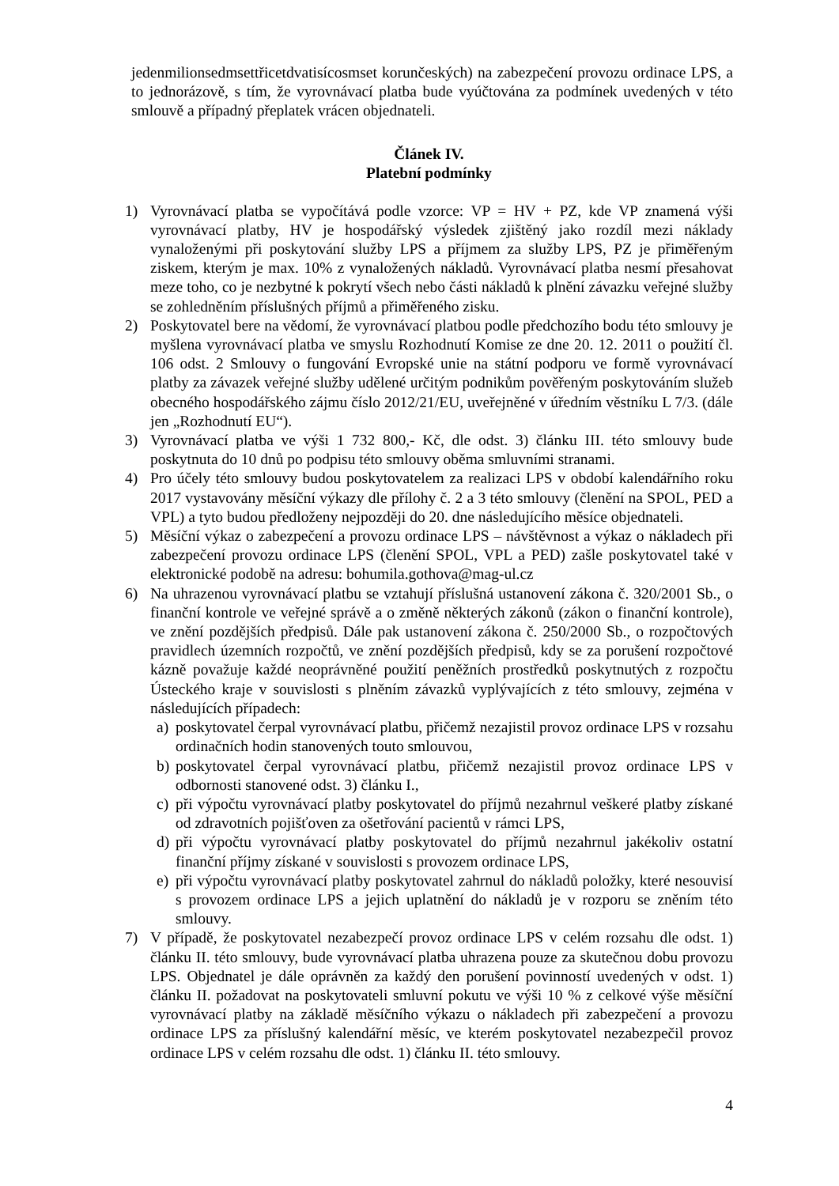jedenmilionsedmsettřicetdvatisícosmset korunčeských) na zabezpečení provozu ordinace LPS, a to jednorázově, s tím, že vyrovnávací platba bude vyúčtována za podmínek uvedených v této smlouvě a případný přeplatek vrácen objednateli.
Článek IV.
Platební podmínky
1) Vyrovnávací platba se vypočítává podle vzorce: VP = HV + PZ, kde VP znamená výši vyrovnávací platby, HV je hospodářský výsledek zjištěný jako rozdíl mezi náklady vynaloženými při poskytování služby LPS a příjmem za služby LPS, PZ je přiměřeným ziskem, kterým je max. 10% z vynaložených nákladů. Vyrovnávací platba nesmí přesahovat meze toho, co je nezbytné k pokrytí všech nebo části nákladů k plnění závazku veřejné služby se zohledněním příslušných příjmů a přiměřeného zisku.
2) Poskytovatel bere na vědomí, že vyrovnávací platbou podle předchozího bodu této smlouvy je myšlena vyrovnávací platba ve smyslu Rozhodnutí Komise ze dne 20. 12. 2011 o použití čl. 106 odst. 2 Smlouvy o fungování Evropské unie na státní podporu ve formě vyrovnávací platby za závazek veřejné služby udělené určitým podnikům pověřeným poskytováním služeb obecného hospodářského zájmu číslo 2012/21/EU, uveřejněné v úředním věstníku L 7/3. (dále jen „Rozhodnutí EU“).
3) Vyrovnávací platba ve výši 1 732 800,- Kč, dle odst. 3) článku III. této smlouvy bude poskytnuta do 10 dnů po podpisu této smlouvy oběma smluvními stranami.
4) Pro účely této smlouvy budou poskytovatelem za realizaci LPS v období kalendářního roku 2017 vystavovány měsíční výkazy dle přílohy č. 2 a 3 této smlouvy (členění na SPOL, PED a VPL) a tyto budou předloženy nejpozději do 20. dne následujícího měsíce objednateli.
5) Měsíční výkaz o zabezpečení a provozu ordinace LPS – návštěvnost a výkaz o nákladech při zabezpečení provozu ordinace LPS (členění SPOL, VPL a PED) zašle poskytovatel také v elektronické podobě na adresu: bohumila.gothova@mag-ul.cz
6) Na uhrazenou vyrovnávací platbu se vztahují příslušná ustanovení zákona č. 320/2001 Sb., o finanční kontrole ve veřejné správě a o změně některých zákonů (zákon o finanční kontrole), ve znění pozdějších předpisů. Dále pak ustanovení zákona č. 250/2000 Sb., o rozpočtových pravidlech územních rozpočtů, ve znění pozdějších předpisů, kdy se za porušení rozpočtové kázně považuje každé neoprávněné použití peněžních prostředků poskytnutých z rozpočtu Ústeckého kraje v souvislosti s plněním závazků vyplývajících z této smlouvy, zejména v následujících případech:
a) poskytovatel čerpal vyrovnávací platbu, přičemž nezajistil provoz ordinace LPS v rozsahu ordinačních hodin stanovených touto smlouvou,
b) poskytovatel čerpal vyrovnávací platbu, přičemž nezajistil provoz ordinace LPS v odbornosti stanovené odst. 3) článku I.,
c) při výpočtu vyrovnávací platby poskytovatel do příjmů nezahrnul veškeré platby získané od zdravotních pojišťoven za ošetřování pacientů v rámci LPS,
d) při výpočtu vyrovnávací platby poskytovatel do příjmů nezahrnul jakékoliv ostatní finanční příjmy získané v souvislosti s provozem ordinace LPS,
e) při výpočtu vyrovnávací platby poskytovatel zahrnul do nákladů položky, které nesouvisí s provozem ordinace LPS a jejich uplatnění do nákladů je v rozporu se zněním této smlouvy.
7) V případě, že poskytovatel nezabezpečí provoz ordinace LPS v celém rozsahu dle odst. 1) článku II. této smlouvy, bude vyrovnávací platba uhrazena pouze za skutečnou dobu provozu LPS. Objednatel je dále oprávněn za každý den porušení povinností uvedených v odst. 1) článku II. požadovat na poskytovateli smluvní pokutu ve výši 10 % z celkové výše měsíční vyrovnávací platby na základě měsíčního výkazu o nákladech při zabezpečení a provozu ordinace LPS za příslušný kalendářní měsíc, ve kterém poskytovatel nezabezpečil provoz ordinace LPS v celém rozsahu dle odst. 1) článku II. této smlouvy.
4